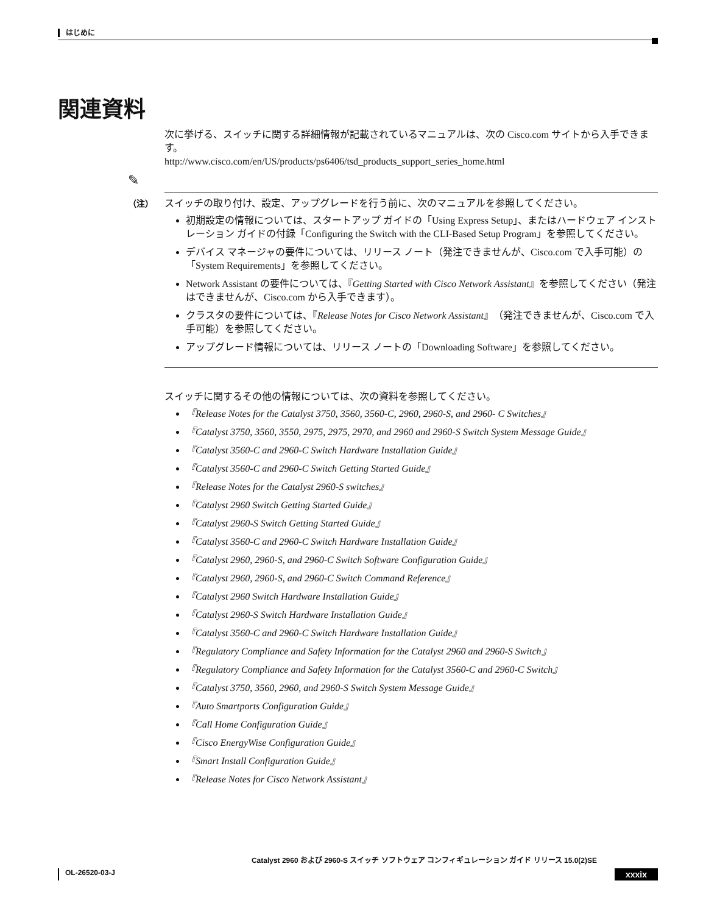はじめに
関連資料
次に挙げる、スイッチに関する詳細情報が記載されているマニュアルは、次の Cisco.com サイトから入手できます。
http://www.cisco.com/en/US/products/ps6406/tsd_products_support_series_home.html
✎
（注）
スイッチの取り付け、設定、アップグレードを行う前に、次のマニュアルを参照してください。
初期設定の情報については、スタートアップ ガイドの「Using Express Setup」、またはハードウェア インストレーション ガイドの付録「Configuring the Switch with the CLI-Based Setup Program」を参照してください。
デバイス マネージャの要件については、リリース ノート（発注できませんが、Cisco.com で入手可能）の「System Requirements」を参照してください。
Network Assistant の要件については、『Getting Started with Cisco Network Assistant』を参照してください（発注はできませんが、Cisco.com から入手できます）。
クラスタの要件については、『Release Notes for Cisco Network Assistant』（発注できませんが、Cisco.com で入手可能）を参照してください。
アップグレード情報については、リリース ノートの「Downloading Software」を参照してください。
スイッチに関するその他の情報については、次の資料を参照してください。
『Release Notes for the Catalyst 3750, 3560, 3560-C, 2960, 2960-S, and 2960- C Switches』
『Catalyst 3750, 3560, 3550, 2975, 2975, 2970, and 2960 and 2960-S Switch System Message Guide』
『Catalyst 3560-C and 2960-C Switch Hardware Installation Guide』
『Catalyst 3560-C and 2960-C Switch Getting Started Guide』
『Release Notes for the Catalyst 2960-S switches』
『Catalyst 2960 Switch Getting Started Guide』
『Catalyst 2960-S Switch Getting Started Guide』
『Catalyst 3560-C and 2960-C Switch Hardware Installation Guide』
『Catalyst 2960, 2960-S, and 2960-C Switch Software Configuration Guide』
『Catalyst 2960, 2960-S, and 2960-C Switch Command Reference』
『Catalyst 2960 Switch Hardware Installation Guide』
『Catalyst 2960-S Switch Hardware Installation Guide』
『Catalyst 3560-C and 2960-C Switch Hardware Installation Guide』
『Regulatory Compliance and Safety Information for the Catalyst 2960 and 2960-S Switch』
『Regulatory Compliance and Safety Information for the Catalyst 3560-C and 2960-C Switch』
『Catalyst 3750, 3560, 2960, and 2960-S Switch System Message Guide』
『Auto Smartports Configuration Guide』
『Call Home Configuration Guide』
『Cisco EnergyWise Configuration Guide』
『Smart Install Configuration Guide』
『Release Notes for Cisco Network Assistant』
Catalyst 2960 および 2960-S スイッチ ソフトウェア コンフィギュレーション ガイド リリース 15.0(2)SE
OL-26520-03-J xxxix